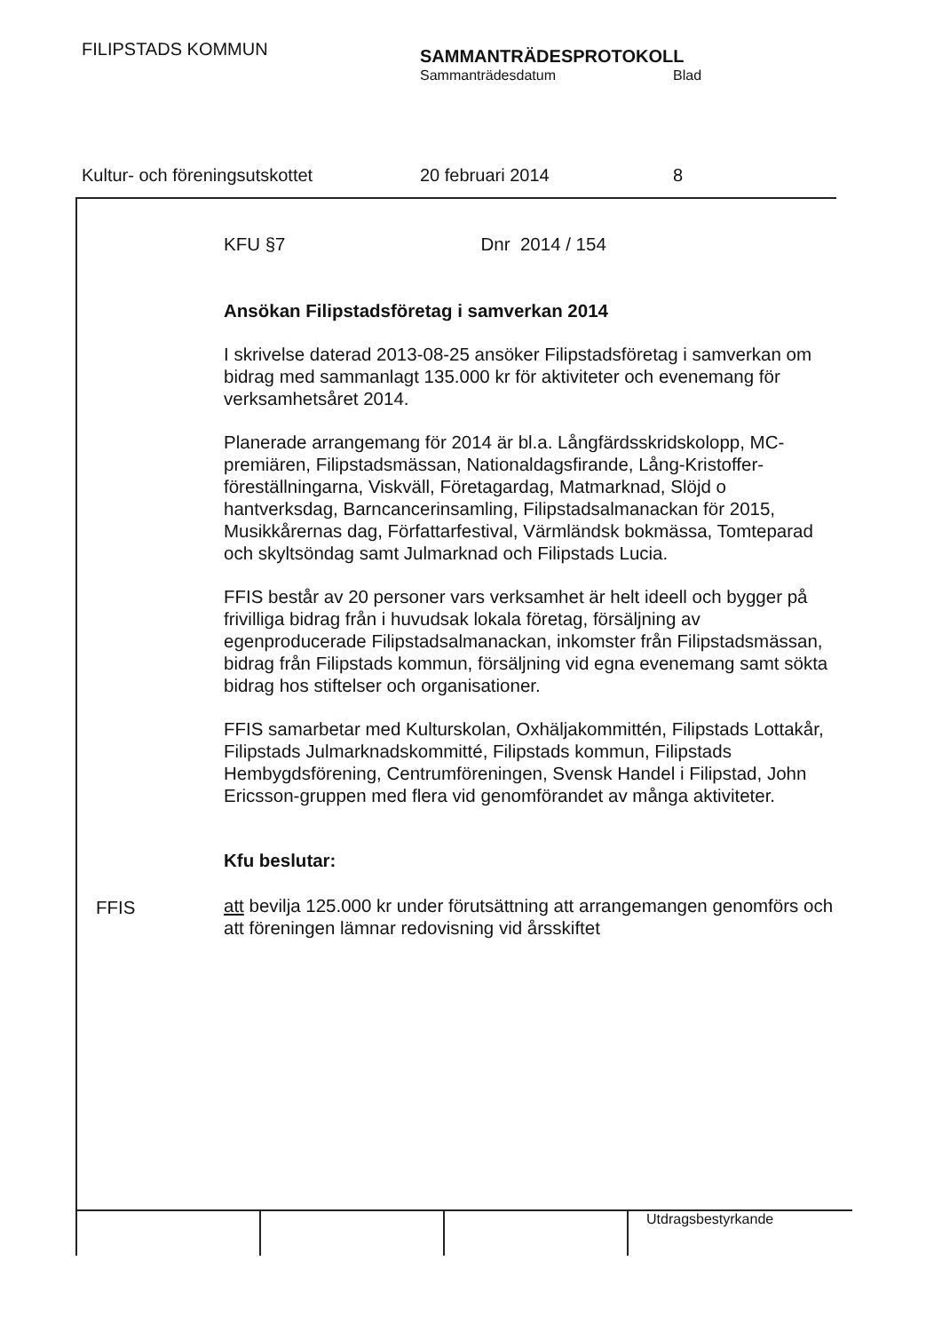FILIPSTADS KOMMUN SAMMANTRÄDESPROTOKOLL
Sammanträdesdatum Blad
Kultur- och föreningsutskottet 20 februari 2014 8
KFU §7 Dnr 2014 / 154
Ansökan Filipstadsföretag i samverkan 2014
I skrivelse daterad 2013-08-25 ansöker Filipstadsföretag i samverkan om bidrag med sammanlagt 135.000 kr för aktiviteter och evenemang för verksamhetsåret 2014.
Planerade arrangemang för 2014 är bl.a. Långfärdsskridskolopp, MC-premiären, Filipstadsmässan, Nationaldagsfirande, Lång-Kristoffer-föreställningarna, Viskväll, Företagardag, Matmarknad, Slöjd o hantverksdag, Barncancerinsamling, Filipstadsalmanackan för 2015, Musikkårernas dag, Författarfestival, Värmländsk bokmässa, Tomteparad och skyltsöndag samt Julmarknad och Filipstads Lucia.
FFIS består av 20 personer vars verksamhet är helt ideell och bygger på frivilliga bidrag från i huvudsak lokala företag, försäljning av egenproducerade Filipstadsalmanackan, inkomster från Filipstadsmässan, bidrag från Filipstads kommun, försäljning vid egna evenemang samt sökta bidrag hos stiftelser och organisationer.
FFIS samarbetar med Kulturskolan, Oxhäljakommittén, Filipstads Lottakår, Filipstads Julmarknadskommitté, Filipstads kommun, Filipstads Hembygdsförening, Centrumföreningen, Svensk Handel i Filipstad, John Ericsson-gruppen med flera vid genomförandet av många aktiviteter.
Kfu beslutar:
att bevilja 125.000 kr under förutsättning att arrangemangen genomförs och att föreningen lämnar redovisning vid årsskiftet
FFIS
Utdragsbestyrkande